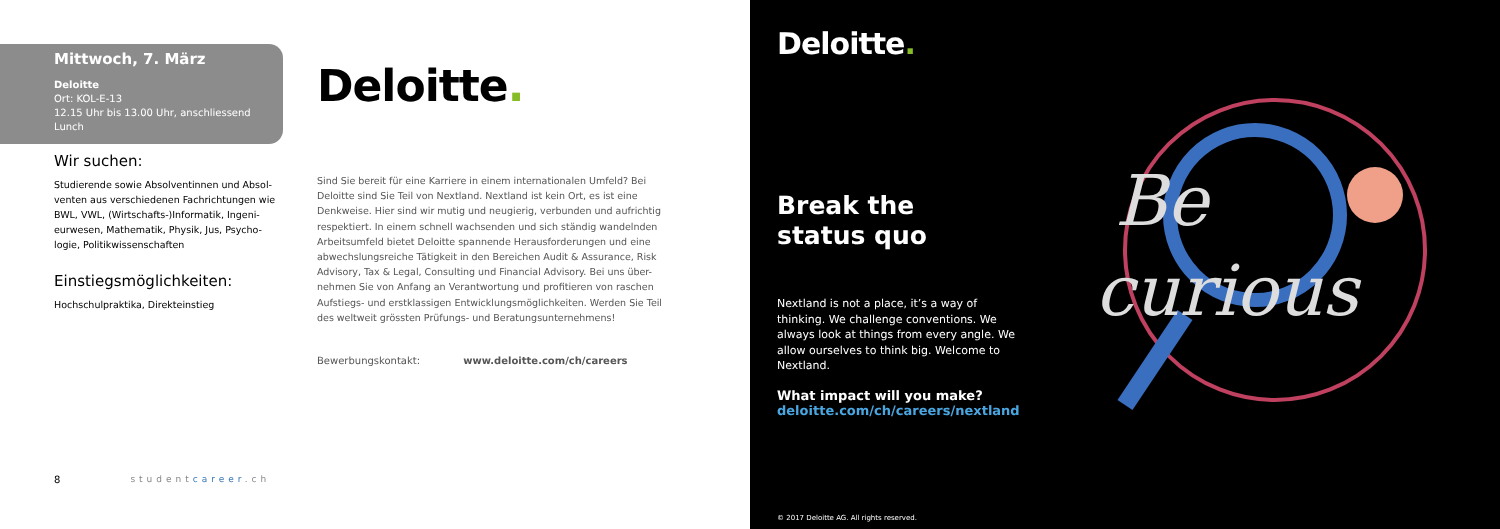Mittwoch, 7. März
Deloitte
Ort: KOL-E-13
12.15 Uhr bis 13.00 Uhr, anschliessend Lunch
Wir suchen:
Studierende sowie Absolventinnen und Absol-venten aus verschiedenen Fachrichtungen wie BWL, VWL, (Wirtschafts-)Informatik, Ingeni-eurwesen, Mathematik, Physik, Jus, Psycho-logie, Politikwissenschaften
Einstiegsmöglichkeiten:
Hochschulpraktika, Direkteinstieg
8 studentcareer.ch
Deloitte.
Sind Sie bereit für eine Karriere in einem internationalen Umfeld? Bei Deloitte sind Sie Teil von Nextland. Nextland ist kein Ort, es ist eine Denkweise. Hier sind wir mutig und neugierig, verbunden und aufrichtig respektiert. In einem schnell wachsenden und sich ständig wandelnden Arbeitsumfeld bietet Deloitte spannende Herausforderungen und eine abwechslungsreiche Tätigkeit in den Bereichen Audit & Assurance, Risk Advisory, Tax & Legal, Consulting und Financial Advisory. Bei uns über-nehmen Sie von Anfang an Verantwortung und profitieren von raschen Aufstiegs- und erstklassigen Entwicklungsmöglichkeiten. Werden Sie Teil des weltweit grössten Prüfungs- und Beratungsunternehmens!
Bewerbungskontakt: www.deloitte.com/ch/careers
Deloitte.
Be
curious
Break the
status quo
Nextland is not a place, it’s a way of thinking. We challenge conventions. We always look at things from every angle. We allow ourselves to think big. Welcome to Nextland.
What impact will you make?
deloitte.com/ch/careers/nextland
© 2017 Deloitte AG. All rights reserved.